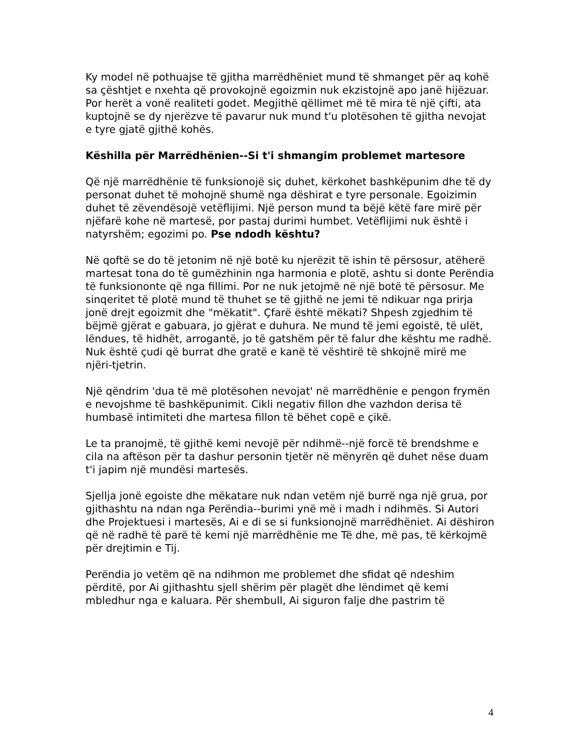Ky model në pothuajse të gjitha marrëdhëniet mund të shmanget për aq kohë sa çështjet e nxehta që provokojnë egoizmin nuk ekzistojnë apo janë hijëzuar. Por herët a vonë realiteti godet. Megjithë qëllimet më të mira të një çifti, ata kuptojnë se dy njerëzve të pavarur nuk mund t'u plotësohen të gjitha nevojat e tyre gjatë gjithë kohës.
Këshilla për Marrëdhënien--Si t'i shmangim problemet martesore
Që një marrëdhënie të funksionojë siç duhet, kërkohet bashkëpunim dhe të dy personat duhet të mohojnë shumë nga dëshirat e tyre personale. Egoizimin duhet të zëvendësojë vetëflijimi. Një person mund ta bëjë këtë fare mirë për njëfarë kohe në martesë, por pastaj durimi humbet. Vetëflijimi nuk është i natyrshëm; egozimi po. Pse ndodh kështu?
Në qoftë se do të jetonim në një botë ku njerëzit të ishin të përsosur, atëherë martesat tona do të gumëzhinin nga harmonia e plotë, ashtu si donte Perëndia të funksiononte që nga fillimi. Por ne nuk jetojmë në një botë të përsosur. Me sinqeritet të plotë mund të thuhet se të gjithë ne jemi të ndikuar nga prirja jonë drejt egoizmit dhe "mëkatit". Çfarë është mëkati? Shpesh zgjedhim të bëjmë gjërat e gabuara, jo gjërat e duhura. Ne mund të jemi egoistë, të ulët, lëndues, të hidhët, arrogantë, jo të gatshëm për të falur dhe kështu me radhë. Nuk është çudi që burrat dhe gratë e kanë të vështirë të shkojnë mirë me njëri-tjetrin.
Një qëndrim 'dua të më plotësohen nevojat' në marrëdhënie e pengon frymën e nevojshme të bashkëpunimit. Cikli negativ fillon dhe vazhdon derisa të humbasë intimiteti dhe martesa fillon të bëhet copë e çikë.
Le ta pranojmë, të gjithë kemi nevojë për ndihmë--një forcë të brendshme e cila na aftëson për ta dashur personin tjetër në mënyrën që duhet nëse duam t'i japim një mundësi martesës.
Sjellja jonë egoiste dhe mëkatare nuk ndan vetëm një burrë nga një grua, por gjithashtu na ndan nga Perëndia--burimi ynë më i madh i ndihmës. Si Autori dhe Projektuesi i martesës, Ai e di se si funksionojnë marrëdhëniet. Ai dëshiron që në radhë të parë të kemi një marrëdhënie me Të dhe, më pas, të kërkojmë për drejtimin e Tij.
Perëndia jo vetëm që na ndihmon me problemet dhe sfidat që ndeshim përditë, por Ai gjithashtu sjell shërim për plagët dhe lëndimet që kemi mbledhur nga e kaluara. Për shembull, Ai siguron falje dhe pastrim të
4